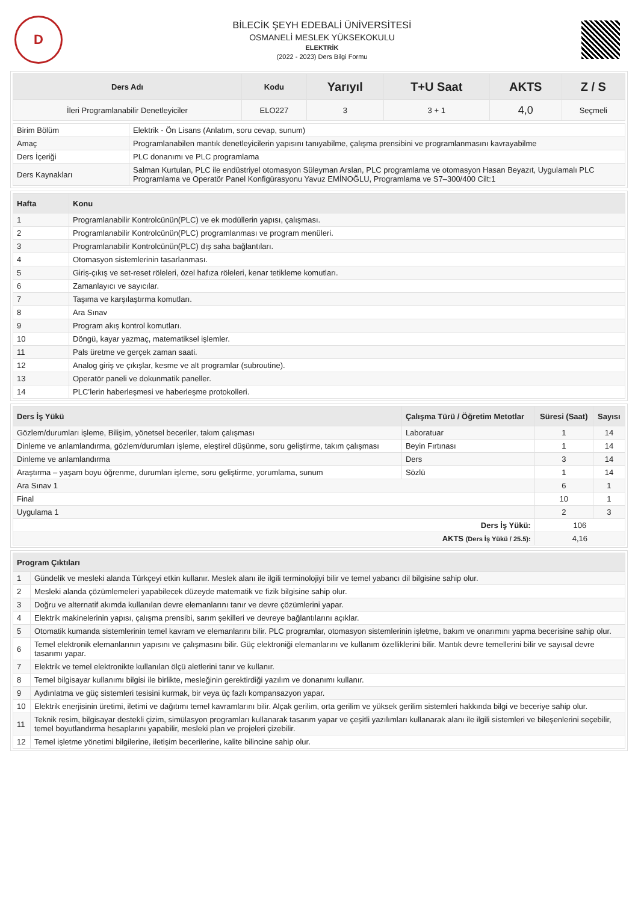D
BİLECİK ŞEYH EDEBALİ ÜNİVERSİTESİ
OSMANELİ MESLEK YÜKSEKOKULU
ELEKTRİK
(2022 - 2023) Ders Bilgi Formu
| Ders Adı | Kodu | Yarıyıl | T+U Saat | AKTS | Z / S |
| --- | --- | --- | --- | --- | --- |
| İleri Programlanabilir Denetleyiciler | ELO227 | 3 | 3 + 1 | 4,0 | Seçmeli |
| Birim Bölüm | Elektrik - Ön Lisans (Anlatım, soru cevap, sunum) |
| Amaç | Programlanabilen mantık denetleyicilerin yapısını tanıyabilme, çalışma prensibini ve programlanmasını kavrayabilme |
| Ders İçeriği | PLC donanımı ve PLC programlama |
| Ders Kaynakları | Salman Kurtulan, PLC ile endüstriyel otomasyon Süleyman Arslan, PLC programlama ve otomasyon Hasan Beyazıt, Uygulamalı PLC Programlama ve Operatör Panel Konfigürasyonu Yavuz EMİNOĞLU, Programlama ve S7–300/400 Cilt:1 |
| Hafta | Konu |
| --- | --- |
| 1 | Programlanabilir Kontrolcünün(PLC) ve ek modüllerin yapısı, çalışması. |
| 2 | Programlanabilir Kontrolcünün(PLC) programlanması ve program menüleri. |
| 3 | Programlanabilir Kontrolcünün(PLC) dış saha bağlantıları. |
| 4 | Otomasyon sistemlerinin tasarlanması. |
| 5 | Giriş-çıkış ve set-reset röleleri, özel hafıza röleleri, kenar tetikleme komutları. |
| 6 | Zamanlayıcı ve sayıcılar. |
| 7 | Taşıma ve karşılaştırma komutları. |
| 8 | Ara Sınav |
| 9 | Program akış kontrol komutları. |
| 10 | Döngü, kayar yazmaç, matematiksel işlemler. |
| 11 | Pals üretme ve gerçek zaman saati. |
| 12 | Analog giriş ve çıkışlar, kesme ve alt programlar (subroutine). |
| 13 | Operatör paneli ve dokunmatik paneller. |
| 14 | PLC’lerin haberleşmesi ve haberleşme protokolleri. |
| Ders İş Yükü | Çalışma Türü / Öğretim Metotlar | Süresi (Saat) | Sayısı |
| --- | --- | --- | --- |
| Gözlem/durumları işleme, Bilişim, yönetsel beceriler, takım çalışması | Laboratuar | 1 | 14 |
| Dinleme ve anlamlandırma, gözlem/durumları işleme, eleştirel düşünme, soru geliştirme, takım çalışması | Beyin Fırtınası | 1 | 14 |
| Dinleme ve anlamlandırma | Ders | 3 | 14 |
| Araştırma – yaşam boyu öğrenme, durumları işleme, soru geliştirme, yorumlama, sunum | Sözlü | 1 | 14 |
| Ara Sınav 1 | | 6 | 1 |
| Final | | 10 | 1 |
| Uygulama 1 | | 2 | 3 |
| Ders İş Yükü: | | 106 | |
| AKTS (Ders İş Yükü / 25.5): | | 4,16 | |
| Program Çıktıları | |
| --- | --- |
| 1 | Gündelik ve mesleki alanda Türkçeyi etkin kullanır. Meslek alanı ile ilgili terminolojiyi bilir ve temel yabancı dil bilgisine sahip olur. |
| 2 | Mesleki alanda çözümlemeleri yapabilecek düzeyde matematik ve fizik bilgisine sahip olur. |
| 3 | Doğru ve alternatif akımda kullanılan devre elemanlarını tanır ve devre çözümlerini yapar. |
| 4 | Elektrik makinelerinin yapısı, çalışma prensibi, sarım şekilleri ve devreye bağlantılarını açıklar. |
| 5 | Otomatik kumanda sistemlerinin temel kavram ve elemanlarını bilir. PLC programlar, otomasyon sistemlerinin işletme, bakım ve onarımını yapma becerisine sahip olur. |
| 6 | Temel elektronik elemanlarının yapısını ve çalışmasını bilir. Güç elektroniği elemanlarını ve kullanım özelliklerini bilir. Mantık devre temellerini bilir ve sayısal devre tasarımı yapar. |
| 7 | Elektrik ve temel elektronikte kullanılan ölçü aletlerini tanır ve kullanır. |
| 8 | Temel bilgisayar kullanımı bilgisi ile birlikte, mesleğinin gerektirdiği yazılım ve donanımı kullanır. |
| 9 | Aydınlatma ve güç sistemleri tesisini kurmak, bir veya üç fazlı kompansazyon yapar. |
| 10 | Elektrik enerjisinin üretimi, iletimi ve dağıtımı temel kavramlarını bilir. Alçak gerilim, orta gerilim ve yüksek gerilim sistemleri hakkında bilgi ve beceriye sahip olur. |
| 11 | Teknik resim, bilgisayar destekli çizim, simülasyon programları kullanarak tasarım yapar ve çeşitli yazılımları kullanarak alanı ile ilgili sistemleri ve bileşenlerini seçebilir, temel boyutlandırma hesaplarını yapabilir, mesleki plan ve projeleri çizebilir. |
| 12 | Temel işletme yönetimi bilgilerine, iletişim becerilerine, kalite bilincine sahip olur. |